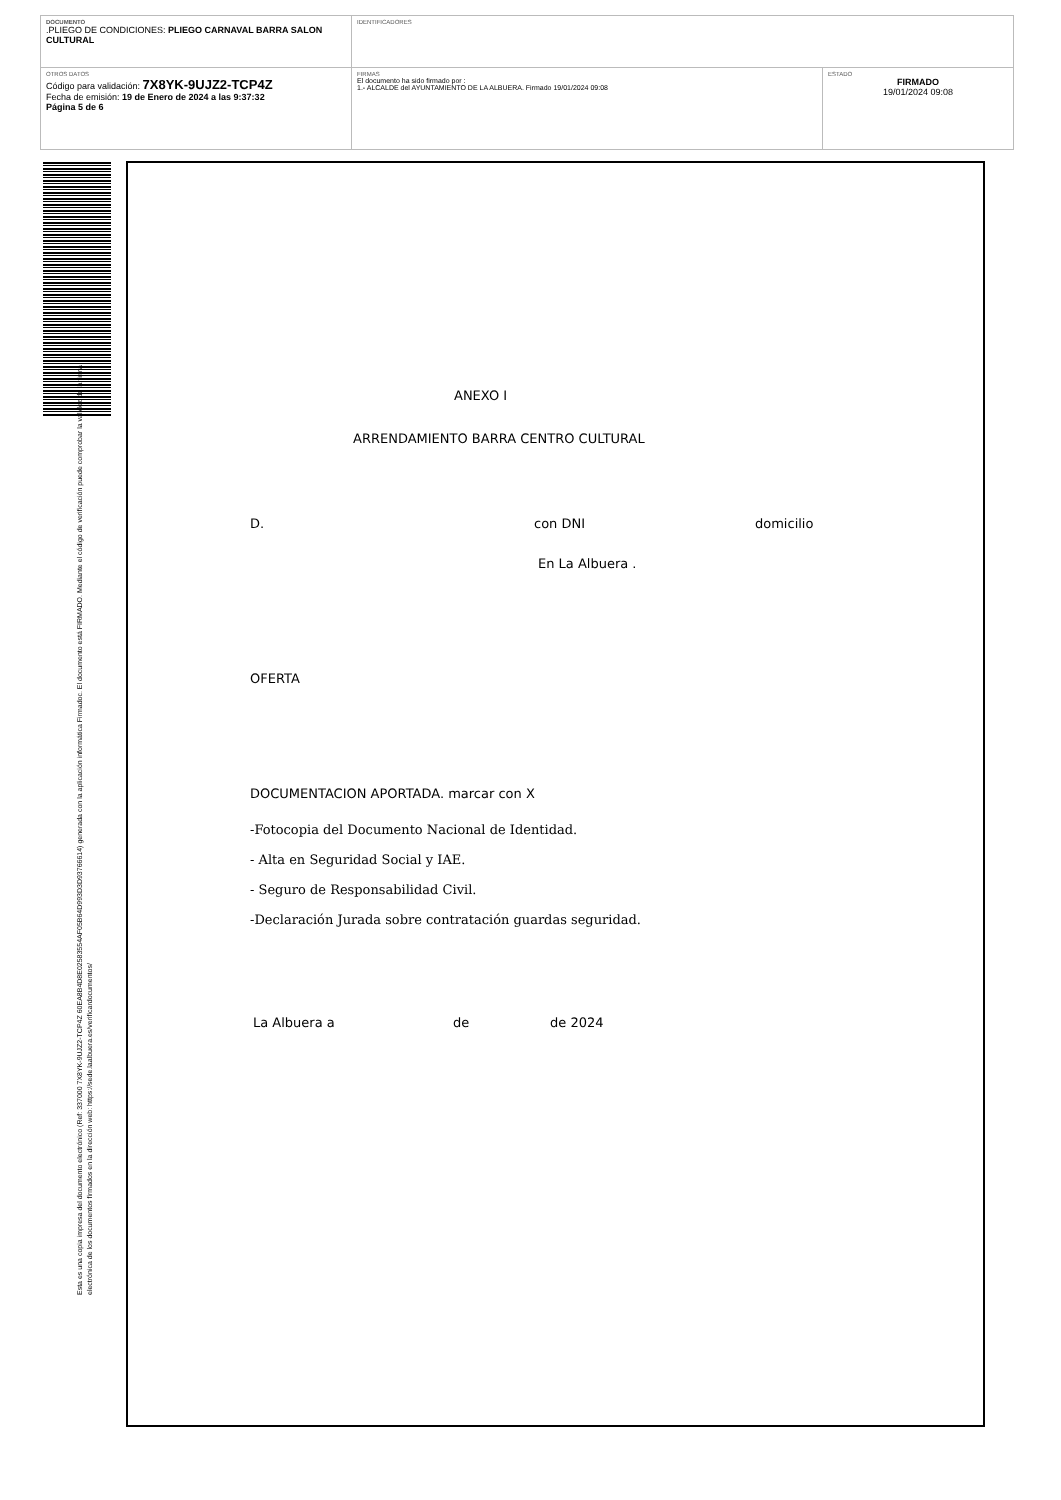| DOCUMENTO .PLIEGO DE CONDICIONES: PLIEGO CARNAVAL BARRA SALON CULTURAL | IDENTIFICADORES | |
| OTROS DATOS Código para validación: 7X8YK-9UJZ2-TCP4Z Fecha de emisión: 19 de Enero de 2024 a las 9:37:32 Página 5 de 6 | FIRMAS El documento ha sido firmado por : 1.- ALCALDE del AYUNTAMIENTO DE LA ALBUERA. Firmado 19/01/2024 09:08 | ESTADO FIRMADO 19/01/2024 09:08 |
Esta es una copia impresa del documento electrónico (Ref: 337000 7X8YK-9UJZ2-TCP4Z 60EA8B4D8E02583554AF05B64D993D3D93766614) generada con la aplicación informática Firmadoc. El documento está FIRMADO. Mediante el código de verificación puede comprobar la validez de la firma electrónica de los documentos firmados en la dirección web: https://sede.laalbuera.es/verificardocumentos/
ANEXO I
ARRENDAMIENTO BARRA CENTRO CULTURAL
D. con DNI domicilio
En La Albuera .
OFERTA
DOCUMENTACION APORTADA. marcar con X
-Fotocopia del Documento Nacional de Identidad.
- Alta en Seguridad Social y IAE.
- Seguro de Responsabilidad Civil.
-Declaración Jurada sobre contratación guardas seguridad.
La Albuera a de de 2024